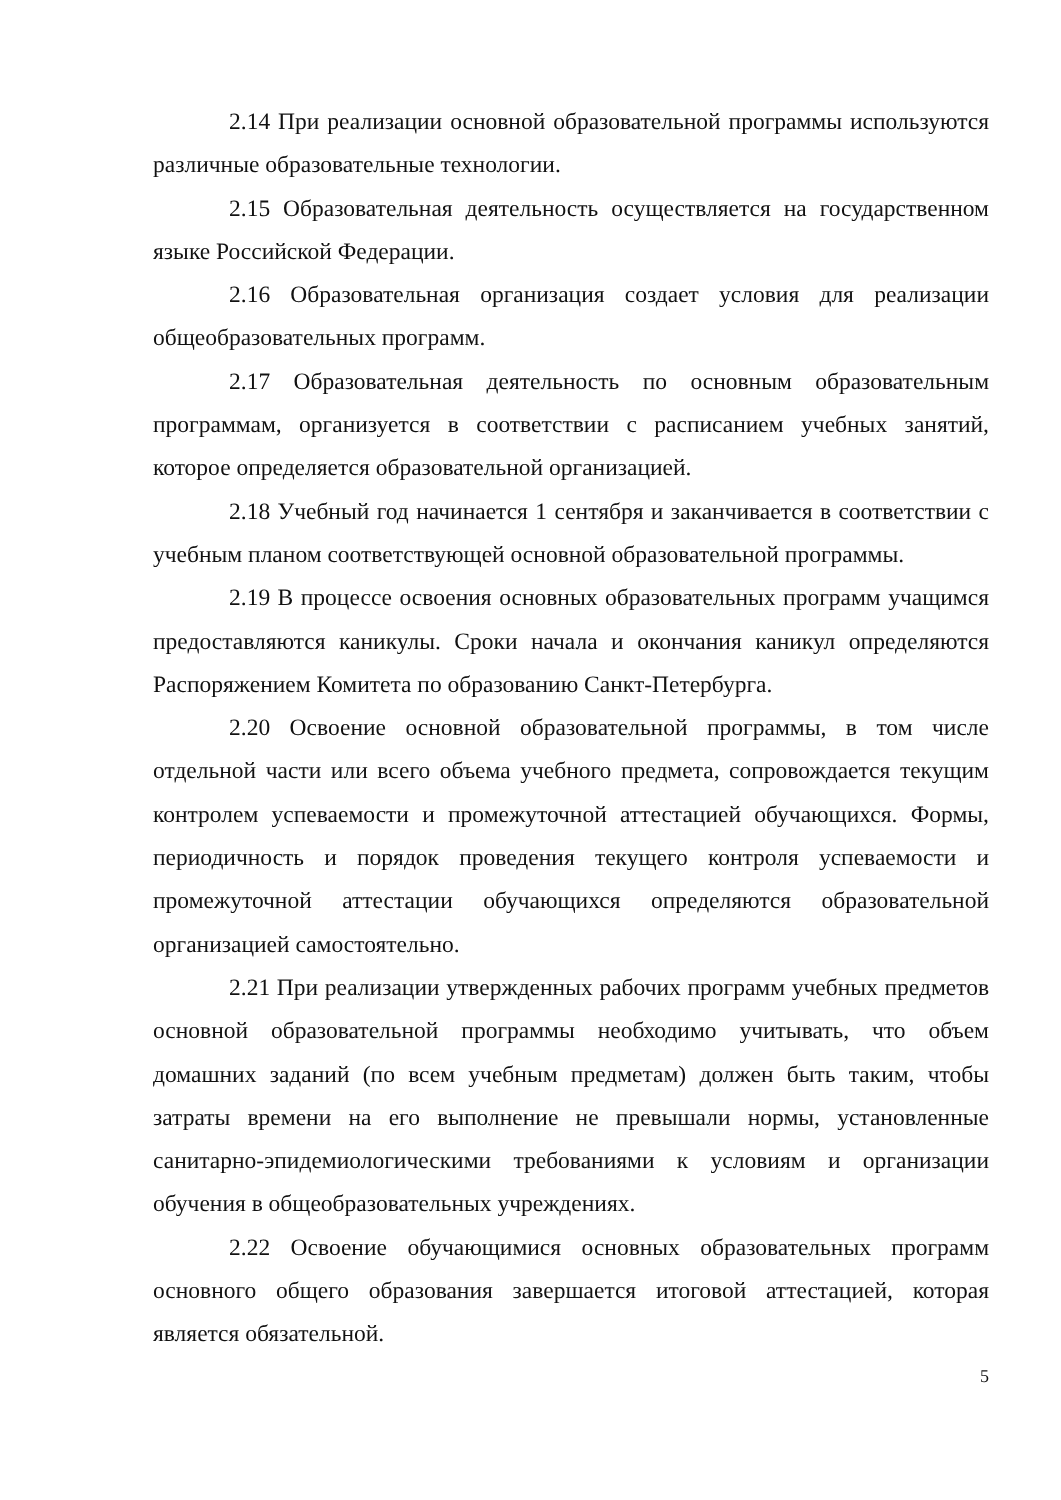2.14 При реализации основной образовательной программы используются различные образовательные технологии.
2.15 Образовательная деятельность осуществляется на государственном языке Российской Федерации.
2.16 Образовательная организация создает условия для реализации общеобразовательных программ.
2.17 Образовательная деятельность по основным образовательным программам, организуется в соответствии с расписанием учебных занятий, которое определяется образовательной организацией.
2.18 Учебный год начинается 1 сентября и заканчивается в соответствии с учебным планом соответствующей основной образовательной программы.
2.19 В процессе освоения основных образовательных программ учащимся предоставляются каникулы. Сроки начала и окончания каникул определяются Распоряжением Комитета по образованию Санкт-Петербурга.
2.20 Освоение основной образовательной программы, в том числе отдельной части или всего объема учебного предмета, сопровождается текущим контролем успеваемости и промежуточной аттестацией обучающихся. Формы, периодичность и порядок проведения текущего контроля успеваемости и промежуточной аттестации обучающихся определяются образовательной организацией самостоятельно.
2.21 При реализации утвержденных рабочих программ учебных предметов основной образовательной программы необходимо учитывать, что объем домашних заданий (по всем учебным предметам) должен быть таким, чтобы затраты времени на его выполнение не превышали нормы, установленные санитарно-эпидемиологическими требованиями к условиям и организации обучения в общеобразовательных учреждениях.
2.22 Освоение обучающимися основных образовательных программ основного общего образования завершается итоговой аттестацией, которая является обязательной.
5